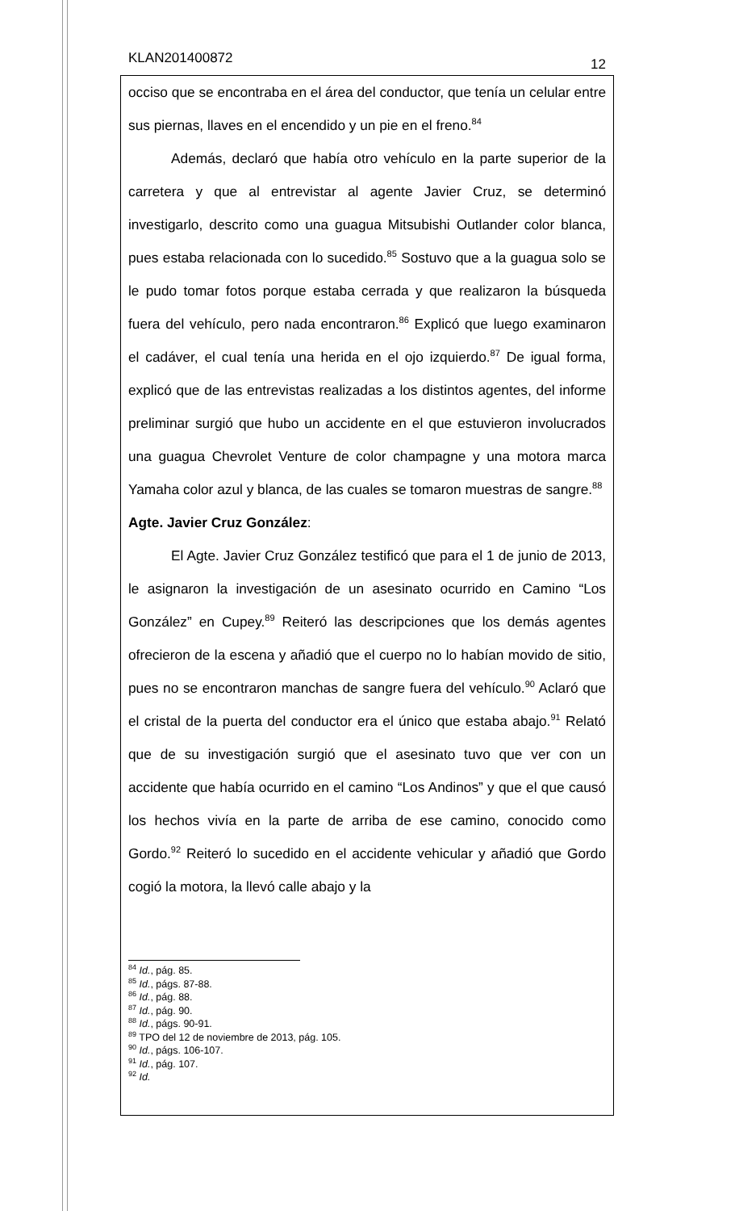KLAN201400872 12
occiso que se encontraba en el área del conductor, que tenía un celular entre sus piernas, llaves en el encendido y un pie en el freno.<sup>84</sup>
Además, declaró que había otro vehículo en la parte superior de la carretera y que al entrevistar al agente Javier Cruz, se determinó investigarlo, descrito como una guagua Mitsubishi Outlander color blanca, pues estaba relacionada con lo sucedido.<sup>85</sup> Sostuvo que a la guagua solo se le pudo tomar fotos porque estaba cerrada y que realizaron la búsqueda fuera del vehículo, pero nada encontraron.<sup>86</sup> Explicó que luego examinaron el cadáver, el cual tenía una herida en el ojo izquierdo.<sup>87</sup> De igual forma, explicó que de las entrevistas realizadas a los distintos agentes, del informe preliminar surgió que hubo un accidente en el que estuvieron involucrados una guagua Chevrolet Venture de color champagne y una motora marca Yamaha color azul y blanca, de las cuales se tomaron muestras de sangre.<sup>88</sup>
Agte. Javier Cruz González:
El Agte. Javier Cruz González testificó que para el 1 de junio de 2013, le asignaron la investigación de un asesinato ocurrido en Camino “Los González” en Cupey.<sup>89</sup> Reiteró las descripciones que los demás agentes ofrecieron de la escena y añadió que el cuerpo no lo habían movido de sitio, pues no se encontraron manchas de sangre fuera del vehículo.<sup>90</sup> Aclaró que el cristal de la puerta del conductor era el único que estaba abajo.<sup>91</sup> Relató que de su investigación surgió que el asesinato tuvo que ver con un accidente que había ocurrido en el camino “Los Andinos” y que el que causó los hechos vivía en la parte de arriba de ese camino, conocido como Gordo.<sup>92</sup> Reiteró lo sucedido en el accidente vehicular y añadió que Gordo cogió la motora, la llevó calle abajo y la
<sup>84</sup> Id., pág. 85.
<sup>85</sup> Id., págs. 87-88.
<sup>86</sup> Id., pág. 88.
<sup>87</sup> Id., pág. 90.
<sup>88</sup> Id., págs. 90-91.
<sup>89</sup> TPO del 12 de noviembre de 2013, pág. 105.
<sup>90</sup> Id., págs. 106-107.
<sup>91</sup> Id., pág. 107.
<sup>92</sup> Id.